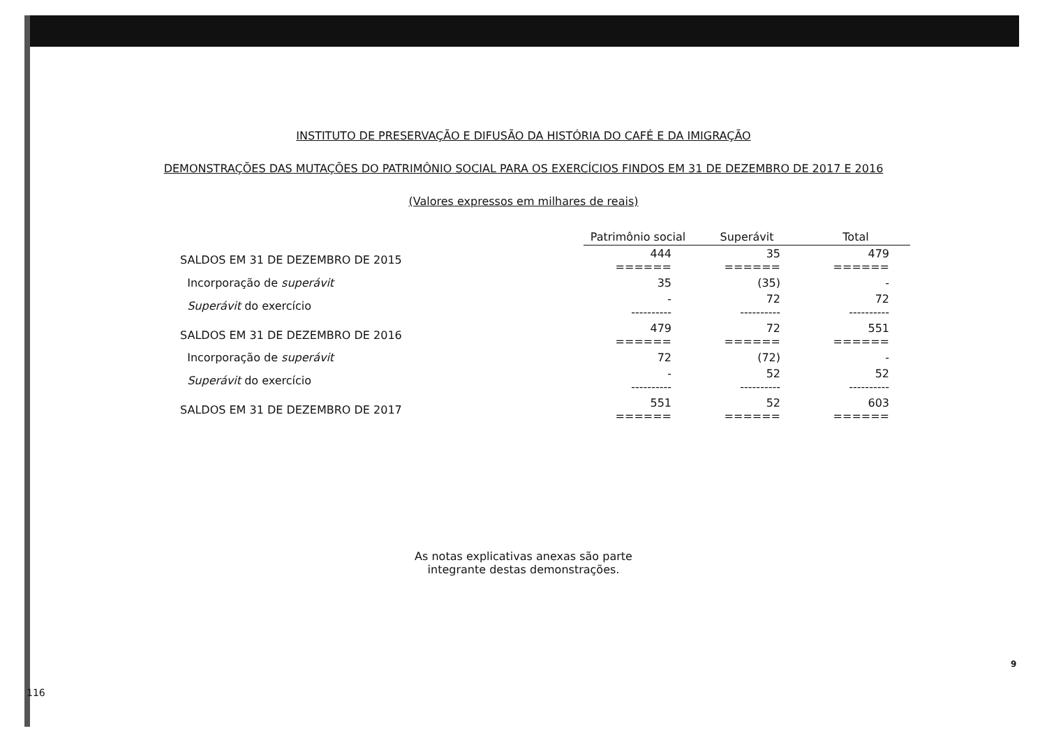INSTITUTO DE PRESERVAÇÃO E DIFUSÃO DA HISTÓRIA DO CAFÉ E DA IMIGRAÇÃO
DEMONSTRAÇÕES DAS MUTAÇÕES DO PATRIMÔNIO SOCIAL PARA OS EXERCÍCIOS FINDOS EM 31 DE DEZEMBRO DE 2017 E 2016
(Valores expressos em milhares de reais)
| | Patrimônio social | Superávit | Total |
| SALDOS EM 31 DE DEZEMBRO DE 2015 | 444 ====== | 35 ====== | 479 ====== |
| Incorporação de superávit | 35 | (35) | - |
| Superávit do exercício | - ---------- | 72 ---------- | 72 ---------- |
| SALDOS EM 31 DE DEZEMBRO DE 2016 | 479 ====== | 72 ====== | 551 ====== |
| Incorporação de superávit | 72 | (72) | - |
| Superávit do exercício | - ---------- | 52 ---------- | 52 ---------- |
| SALDOS EM 31 DE DEZEMBRO DE 2017 | 551 ====== | 52 ====== | 603 ====== |
As notas explicativas anexas são parte
integrante destas demonstrações.
9
116